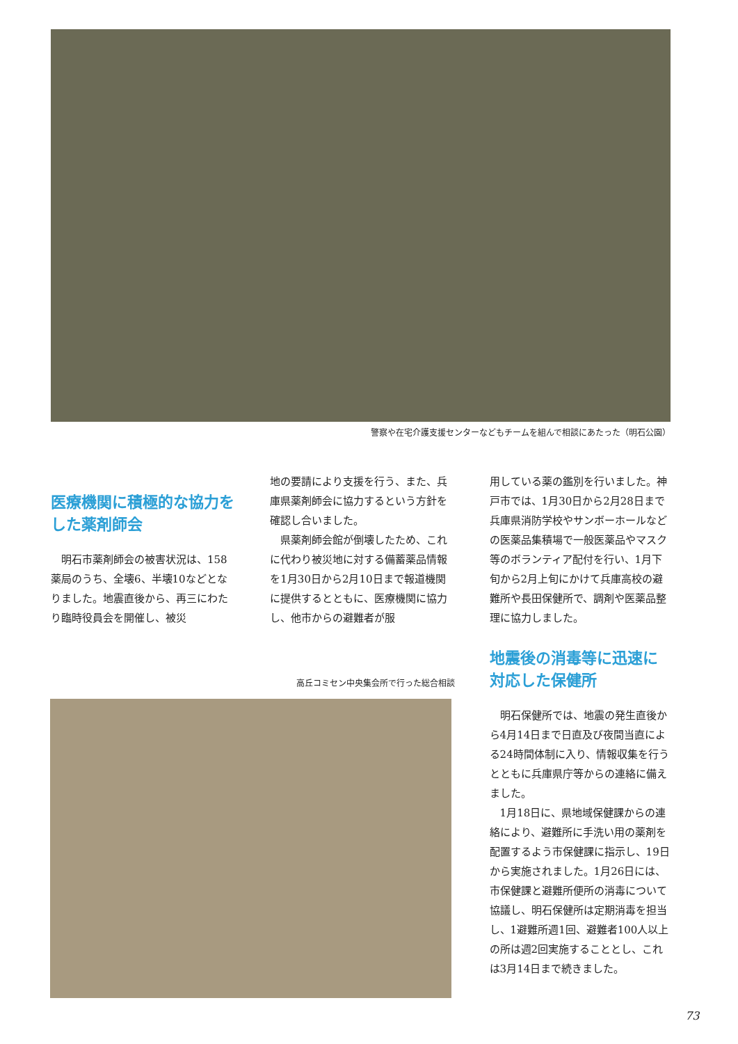警察や在宅介護支援センターなどもチームを組んで相談にあたった（明石公園）
医療機関に積極的な協力をした薬剤師会
明石市薬剤師会の被害状況は、158薬局のうち、全壊6、半壊10などとなりました。地震直後から、再三にわたり臨時役員会を開催し、被災
地の要請により支援を行う、また、兵庫県薬剤師会に協力するという方針を確認し合いました。
県薬剤師会館が倒壊したため、これに代わり被災地に対する備蓄薬品情報を1月30日から2月10日まで報道機関に提供するとともに、医療機関に協力し、他市からの避難者が服
高丘コミセン中央集会所で行った総合相談
用している薬の鑑別を行いました。神戸市では、1月30日から2月28日まで兵庫県消防学校やサンボーホールなどの医薬品集積場で一般医薬品やマスク等のボランティア配付を行い、1月下旬から2月上旬にかけて兵庫高校の避難所や長田保健所で、調剤や医薬品整理に協力しました。
地震後の消毒等に迅速に対応した保健所
明石保健所では、地震の発生直後から4月14日まで日直及び夜間当直による24時間体制に入り、情報収集を行うとともに兵庫県庁等からの連絡に備えました。
1月18日に、県地域保健課からの連絡により、避難所に手洗い用の薬剤を配置するよう市保健課に指示し、19日から実施されました。1月26日には、市保健課と避難所便所の消毒について協議し、明石保健所は定期消毒を担当し、1避難所週1回、避難者100人以上の所は週2回実施することとし、これは3月14日まで続きました。
73